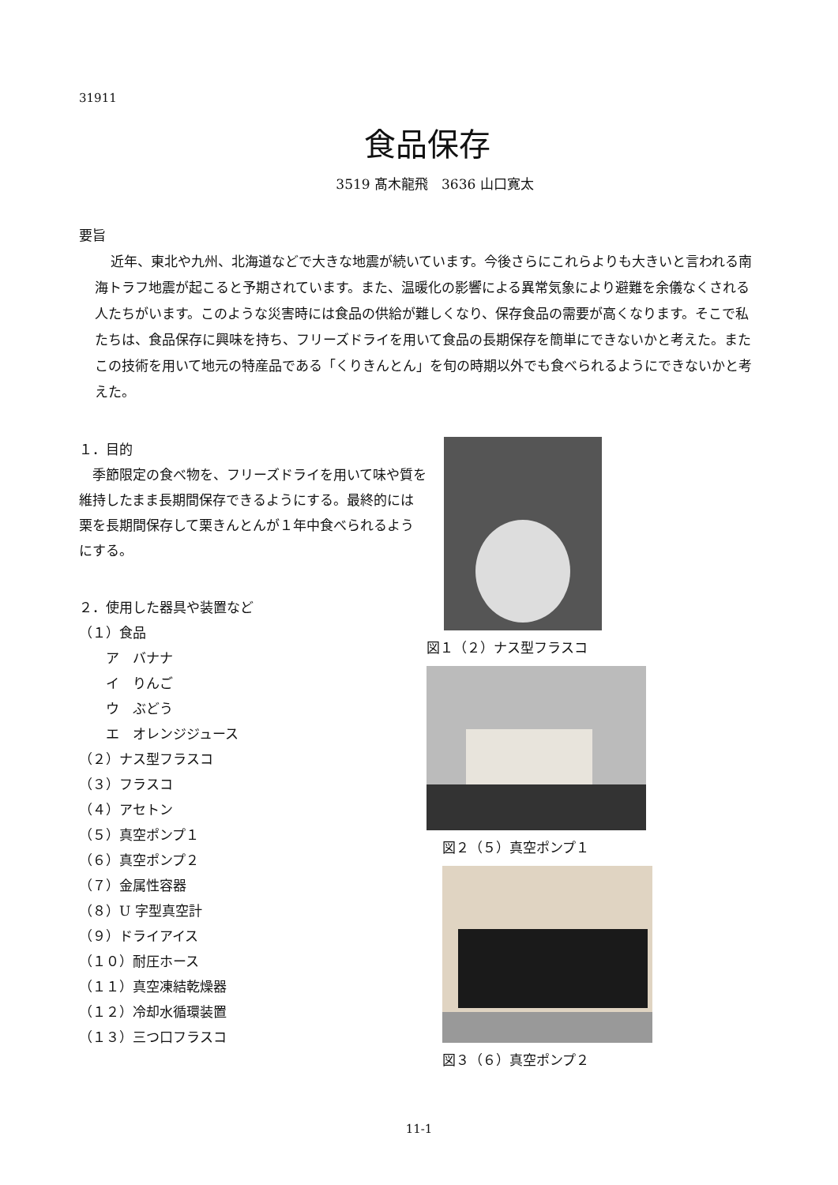31911
食品保存
3519 髙木龍飛　3636 山口寛太
要旨
近年、東北や九州、北海道などで大きな地震が続いています。今後さらにこれらよりも大きいと言われる南海トラフ地震が起こると予期されています。また、温暖化の影響による異常気象により避難を余儀なくされる人たちがいます。このような災害時には食品の供給が難しくなり、保存食品の需要が高くなります。そこで私たちは、食品保存に興味を持ち、フリーズドライを用いて食品の長期保存を簡単にできないかと考えた。またこの技術を用いて地元の特産品である「くりきんとん」を旬の時期以外でも食べられるようにできないかと考えた。
１．目的
　季節限定の食べ物を、フリーズドライを用いて味や質を維持したまま長期間保存できるようにする。最終的には栗を長期間保存して栗きんとんが１年中食べられるようにする。
２．使用した器具や装置など
（１）食品
　　ア　バナナ
　　イ　りんご
　　ウ　ぶどう
　　エ　オレンジジュース
（２）ナス型フラスコ
（３）フラスコ
（４）アセトン
（５）真空ポンプ１
（６）真空ポンプ２
（７）金属性容器
（８）U 字型真空計
（９）ドライアイス
（１０）耐圧ホース
（１１）真空凍結乾燥器
（１２）冷却水循環装置
（１３）三つ口フラスコ
図１（２）ナス型フラスコ
図２（５）真空ポンプ１
図３（６）真空ポンプ２
11-1